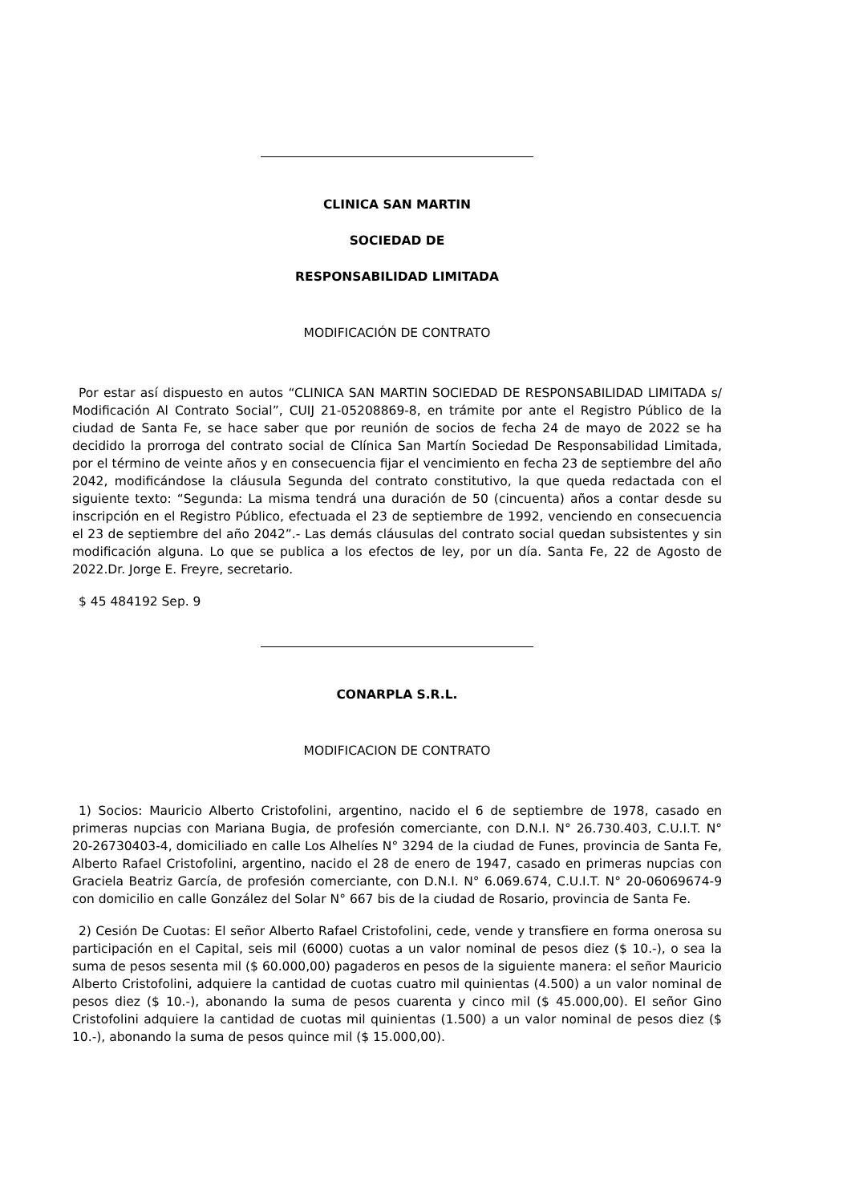CLINICA SAN MARTIN
SOCIEDAD DE
RESPONSABILIDAD LIMITADA
MODIFICACIÓN DE CONTRATO
Por estar así dispuesto en autos “CLINICA SAN MARTIN SOCIEDAD DE RESPONSABILIDAD LIMITADA s/ Modificación Al Contrato Social”, CUIJ 21-05208869-8, en trámite por ante el Registro Público de la ciudad de Santa Fe, se hace saber que por reunión de socios de fecha 24 de mayo de 2022 se ha decidido la prorroga del contrato social de Clínica San Martín Sociedad De Responsabilidad Limitada, por el término de veinte años y en consecuencia fijar el vencimiento en fecha 23 de septiembre del año 2042, modificándose la cláusula Segunda del contrato constitutivo, la que queda redactada con el siguiente texto: “Segunda: La misma tendrá una duración de 50 (cincuenta) años a contar desde su inscripción en el Registro Público, efectuada el 23 de septiembre de 1992, venciendo en consecuencia el 23 de septiembre del año 2042”.- Las demás cláusulas del contrato social quedan subsistentes y sin modificación alguna. Lo que se publica a los efectos de ley, por un día. Santa Fe, 22 de Agosto de 2022.Dr. Jorge E. Freyre, secretario.
$ 45 484192 Sep. 9
CONARPLA S.R.L.
MODIFICACION DE CONTRATO
1) Socios: Mauricio Alberto Cristofolini, argentino, nacido el 6 de septiembre de 1978, casado en primeras nupcias con Mariana Bugia, de profesión comerciante, con D.N.I. N° 26.730.403, C.U.I.T. N° 20-26730403-4, domiciliado en calle Los Alhelíes N° 3294 de la ciudad de Funes, provincia de Santa Fe, Alberto Rafael Cristofolini, argentino, nacido el 28 de enero de 1947, casado en primeras nupcias con Graciela Beatriz García, de profesión comerciante, con D.N.I. N° 6.069.674, C.U.I.T. N° 20-06069674-9 con domicilio en calle González del Solar N° 667 bis de la ciudad de Rosario, provincia de Santa Fe.
2) Cesión De Cuotas: El señor Alberto Rafael Cristofolini, cede, vende y transfiere en forma onerosa su participación en el Capital, seis mil (6000) cuotas a un valor nominal de pesos diez ($ 10.-), o sea la suma de pesos sesenta mil ($ 60.000,00) pagaderos en pesos de la siguiente manera: el señor Mauricio Alberto Cristofolini, adquiere la cantidad de cuotas cuatro mil quinientas (4.500) a un valor nominal de pesos diez ($ 10.-), abonando la suma de pesos cuarenta y cinco mil ($ 45.000,00). El señor Gino Cristofolini adquiere la cantidad de cuotas mil quinientas (1.500) a un valor nominal de pesos diez ($ 10.-), abonando la suma de pesos quince mil ($ 15.000,00).